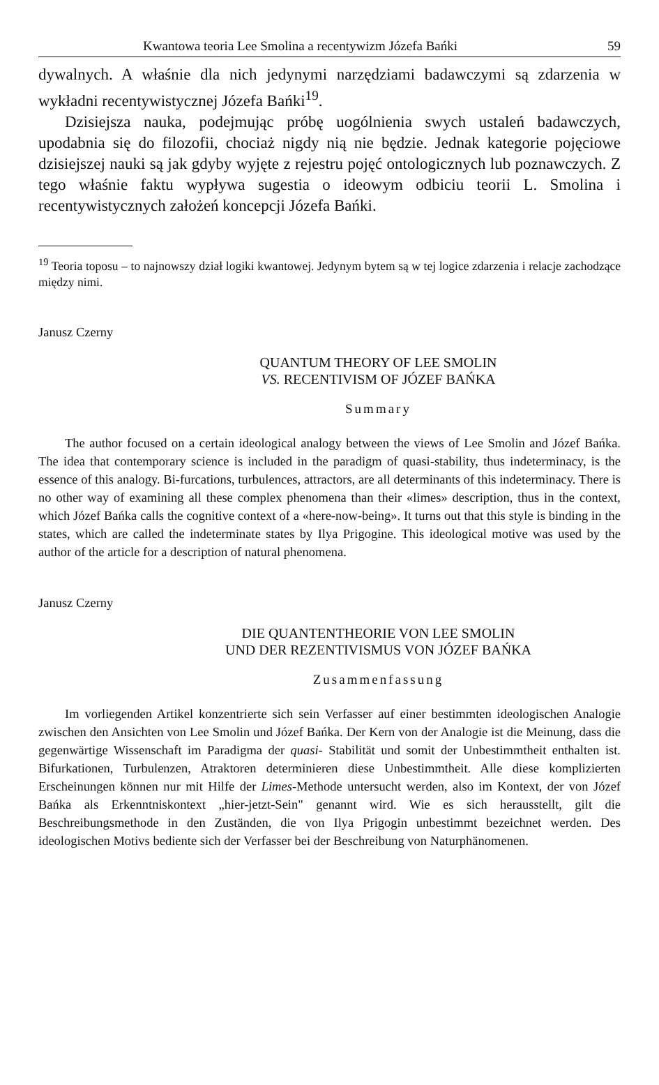Kwantowa teoria Lee Smolina a recentywizm Józefa Bańki 59
dywalnych. A właśnie dla nich jedynymi narzędziami badawczymi są zdarzenia w wykładni recentywistycznej Józefa Bańki<sup>19</sup>.
Dzisiejsza nauka, podejmując próbę uogólnienia swych ustaleń badawczych, upodabnia się do filozofii, chociaż nigdy nią nie będzie. Jednak kategorie pojęciowe dzisiejszej nauki są jak gdyby wyjęte z rejestru pojęć ontologicznych lub poznawczych. Z tego właśnie faktu wypływa sugestia o ideowym odbiciu teorii L. Smolina i recentywistycznych założeń koncepcji Józefa Bańki.
<sup>19</sup> Teoria toposu – to najnowszy dział logiki kwantowej. Jedynym bytem są w tej logice zdarzenia i relacje zachodzące między nimi.
Janusz Czerny
QUANTUM THEORY OF LEE SMOLIN
VS. RECENTIVISM OF JÓZEF BAŃKA
Summary
The author focused on a certain ideological analogy between the views of Lee Smolin and Józef Bańka. The idea that contemporary science is included in the paradigm of quasi-stability, thus indeterminacy, is the essence of this analogy. Bi-furcations, turbulences, attractors, are all determinants of this indeterminacy. There is no other way of examining all these complex phenomena than their «limes» description, thus in the context, which Józef Bańka calls the cognitive context of a «here-now-being». It turns out that this style is binding in the states, which are called the indeterminate states by Ilya Prigogine. This ideological motive was used by the author of the article for a description of natural phenomena.
Janusz Czerny
DIE QUANTENTHEORIE VON LEE SMOLIN
UND DER REZENTIVISMUS VON JÓZEF BAŃKA
Zusammenfassung
Im vorliegenden Artikel konzentrierte sich sein Verfasser auf einer bestimmten ideologischen Analogie zwischen den Ansichten von Lee Smolin und Józef Bańka. Der Kern von der Analogie ist die Meinung, dass die gegenwärtige Wissenschaft im Paradigma der quasi- Stabilität und somit der Unbestimmtheit enthalten ist. Bifurkationen, Turbulenzen, Atraktoren determinieren diese Unbestimmtheit. Alle diese komplizierten Erscheinungen können nur mit Hilfe der Limes-Methode untersucht werden, also im Kontext, der von Józef Bańka als Erkenntniskontext „hier-jetzt-Sein" genannt wird. Wie es sich herausstellt, gilt die Beschreibungsmethode in den Zuständen, die von Ilya Prigogin unbestimmt bezeichnet werden. Des ideologischen Motivs bediente sich der Verfasser bei der Beschreibung von Naturphänomenen.